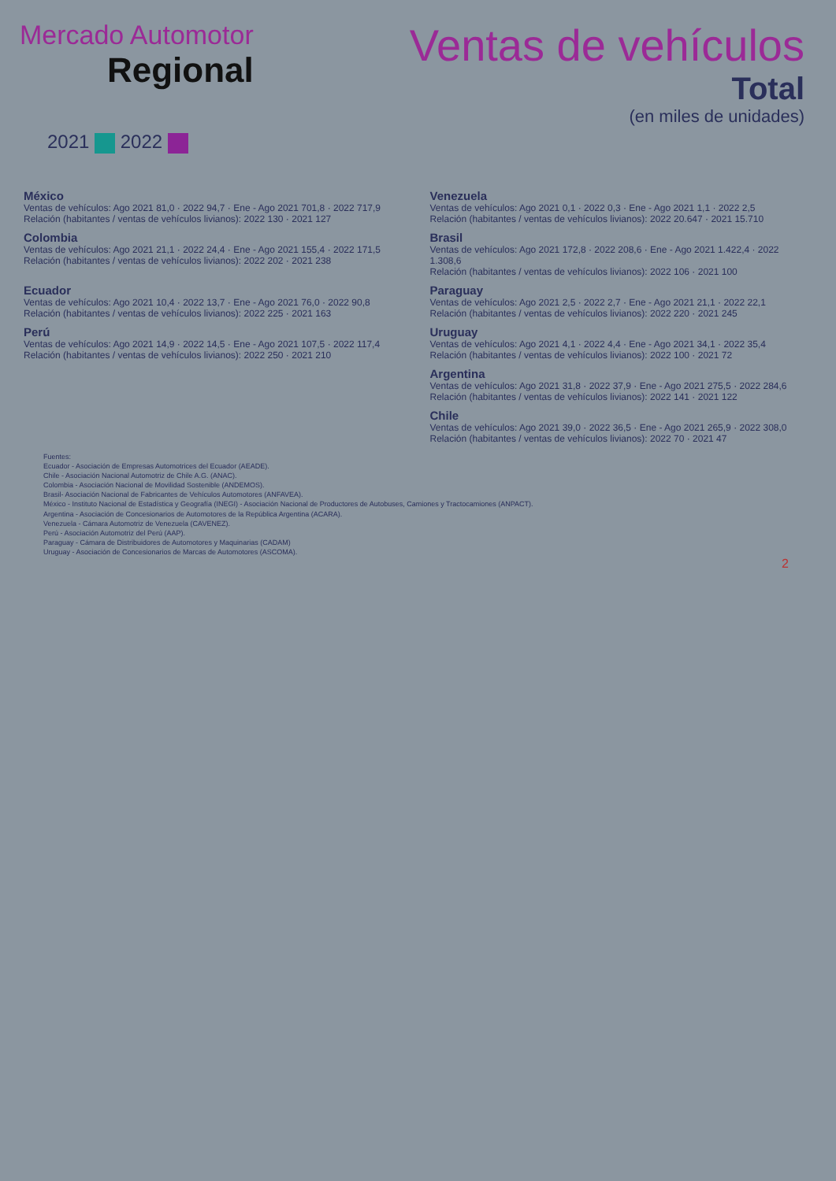Mercado Automotor
Regional
Ventas de vehículos
Total
(en miles de unidades)
2021 2022
México
Ventas de vehículos: Ago 2021 81,0 · 2022 94,7 · Ene - Ago 2021 701,8 · 2022 717,9
Relación (habitantes / ventas de vehículos livianos): 2022 130 · 2021 127
Venezuela
Ventas de vehículos: Ago 2021 0,1 · 2022 0,3 · Ene - Ago 2021 1,1 · 2022 2,5
Relación (habitantes / ventas de vehículos livianos): 2022 20.647 · 2021 15.710
Colombia
Ventas de vehículos: Ago 2021 21,1 · 2022 24,4 · Ene - Ago 2021 155,4 · 2022 171,5
Relación (habitantes / ventas de vehículos livianos): 2022 202 · 2021 238
Brasil
Ventas de vehículos: Ago 2021 172,8 · 2022 208,6 · Ene - Ago 2021 1.422,4 · 2022 1.308,6
Relación (habitantes / ventas de vehículos livianos): 2022 106 · 2021 100
Ecuador
Ventas de vehículos: Ago 2021 10,4 · 2022 13,7 · Ene - Ago 2021 76,0 · 2022 90,8
Relación (habitantes / ventas de vehículos livianos): 2022 225 · 2021 163
Paraguay
Ventas de vehículos: Ago 2021 2,5 · 2022 2,7 · Ene - Ago 2021 21,1 · 2022 22,1
Relación (habitantes / ventas de vehículos livianos): 2022 220 · 2021 245
Perú
Ventas de vehículos: Ago 2021 14,9 · 2022 14,5 · Ene - Ago 2021 107,5 · 2022 117,4
Relación (habitantes / ventas de vehículos livianos): 2022 250 · 2021 210
Uruguay
Ventas de vehículos: Ago 2021 4,1 · 2022 4,4 · Ene - Ago 2021 34,1 · 2022 35,4
Relación (habitantes / ventas de vehículos livianos): 2022 100 · 2021 72
Argentina
Ventas de vehículos: Ago 2021 31,8 · 2022 37,9 · Ene - Ago 2021 275,5 · 2022 284,6
Relación (habitantes / ventas de vehículos livianos): 2022 141 · 2021 122
Chile
Ventas de vehículos: Ago 2021 39,0 · 2022 36,5 · Ene - Ago 2021 265,9 · 2022 308,0
Relación (habitantes / ventas de vehículos livianos): 2022 70 · 2021 47
Fuentes:
Ecuador - Asociación de Empresas Automotrices del Ecuador (AEADE).
Chile - Asociación Nacional Automotriz de Chile A.G. (ANAC).
Colombia - Asociación Nacional de Movilidad Sostenible (ANDEMOS).
Brasil- Asociación Nacional de Fabricantes de Vehículos Automotores (ANFAVEA).
México - Instituto Nacional de Estadística y Geografía (INEGI) - Asociación Nacional de Productores de Autobuses, Camiones y Tractocamiones (ANPACT).
Argentina - Asociación de Concesionarios de Automotores de la República Argentina (ACARA).
Venezuela - Cámara Automotriz de Venezuela (CAVENEZ).
Perú - Asociación Automotriz del Perú (AAP).
Paraguay - Cámara de Distribuidores de Automotores y Maquinarias (CADAM)
Uruguay - Asociación de Concesionarios de Marcas de Automotores (ASCOMA).
2